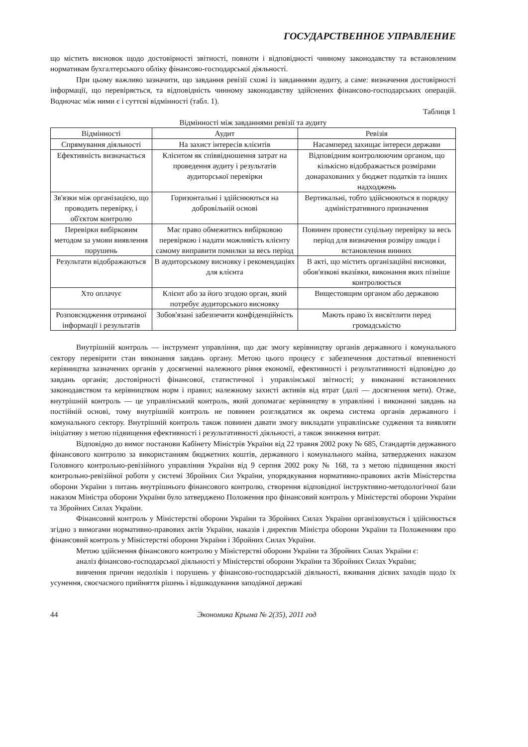ГОСУДАРСТВЕННОЕ УПРАВЛЕНИЕ
що містить висновок щодо достовірності звітності, повноти і відповідності чинному законодавству та встановленим нормативам бухгалтерського обліку фінансово-господарської діяльності.
При цьому важливо зазначити, що завдання ревізії схожі із завданнями аудиту, а саме: визначення достовірності інформації, що перевіряється, та відповідність чинному законодавству здійснених фінансово-господарських операцій. Водночас між ними є і суттєві відмінності (табл. 1).
Таблиця 1
Відмінності між завданнями ревізії та аудиту
| Відмінності | Аудит | Ревізія |
| --- | --- | --- |
| Спрямування діяльності | На захист інтересів клієнтів | Насамперед захищає інтереси держави |
| Ефективність визначається | Клієнтом як співвідношення затрат на проведення аудиту і результатів аудиторської перевірки | Відповідним контролюючим органом, що кількісно відображається розмірами донарахованих у бюджет податків та інших надходжень |
| Зв'язки між організацією, що проводить перевірку, і об'єктом контролю | Горизонтальні і здійснюються на добровільній основі | Вертикальні, тобто здійснюються в порядку адміністративного призначення |
| Перевірки вибірковим методом за умови виявлення порушень | Має право обмежитись вибірковою перевіркою і надати можливість клієнту самому виправити помилки за весь період | Повинен провести суцільну перевірку за весь період для визначення розміру шкоди і встановлення винних |
| Результати відображаються | В аудиторському висновку і рекомендаціях для клієнта | В акті, що містить організаційні висновки, обов'язкові вказівки, виконання яких пізніше контролюється |
| Хто оплачує | Клієнт або за його згодою орган, який потребує аудиторського висновку | Вищестоящим органом або державою |
| Розповсюдження отриманої інформації і результатів | Зобов'язані забезпечити конфіденційність | Мають право їх висвітлити перед громадськістю |
Внутрішній контроль — інструмент управління, що дає змогу керівництву органів державного і комунального сектору перевірити стан виконання завдань органу. Метою цього процесу є забезпечення достатньої впевненості керівництва зазначених органів у досягненні належного рівня економії, ефективності і результативності відповідно до завдань органів; достовірності фінансової, статистичної і управлінської звітності; у виконанні встановлених законодавством та керівництвом норм і правил; належному захисті активів від втрат (далі — досягнення мети). Отже, внутрішній контроль — це управлінський контроль, який допомагає керівництву в управлінні і виконанні завдань на постійній основі, тому внутрішній контроль не повинен розглядатися як окрема система органів державного і комунального сектору. Внутрішній контроль також повинен давати змогу викладати управлінське судження та виявляти ініціативу з метою підвищення ефективності і результативності діяльності, а також зниження витрат.
Відповідно до вимог постанови Кабінету Міністрів України від 22 травня 2002 року № 685, Стандартів державного фінансового контролю за використанням бюджетних коштів, державного і комунального майна, затверджених наказом Головного контрольно-ревізійного управління України від 9 серпня 2002 року № 168, та з метою підвищення якості контрольно-ревізійної роботи у системі Збройних Сил України, упорядкування нормативно-правових актів Міністерства оборони України з питань внутрішнього фінансового контролю, створення відповідної інструктивно-методологічної бази наказом Міністра оборони України було затверджено Положення про фінансовий контроль у Міністерстві оборони України та Збройних Силах України.
Фінансовий контроль у Міністерстві оборони України та Збройних Силах України організовується і здійснюється згідно з вимогами нормативно-правових актів України, наказів і директив Міністра оборони України та Положенням про фінансовий контроль у Міністерстві оборони України і Збройних Силах України.
Метою здійснення фінансового контролю у Міністерстві оборони України та Збройних Силах України є:
аналіз фінансово-господарської діяльності у Міністерстві оборони України та Збройних Силах України;
вивчення причин недоліків і порушень у фінансово-господарській діяльності, вживання дієвих заходів щодо їх усунення, своєчасного прийняття рішень і відшкодування заподіяної державі
44 Экономика Крыма № 2(35), 2011 год